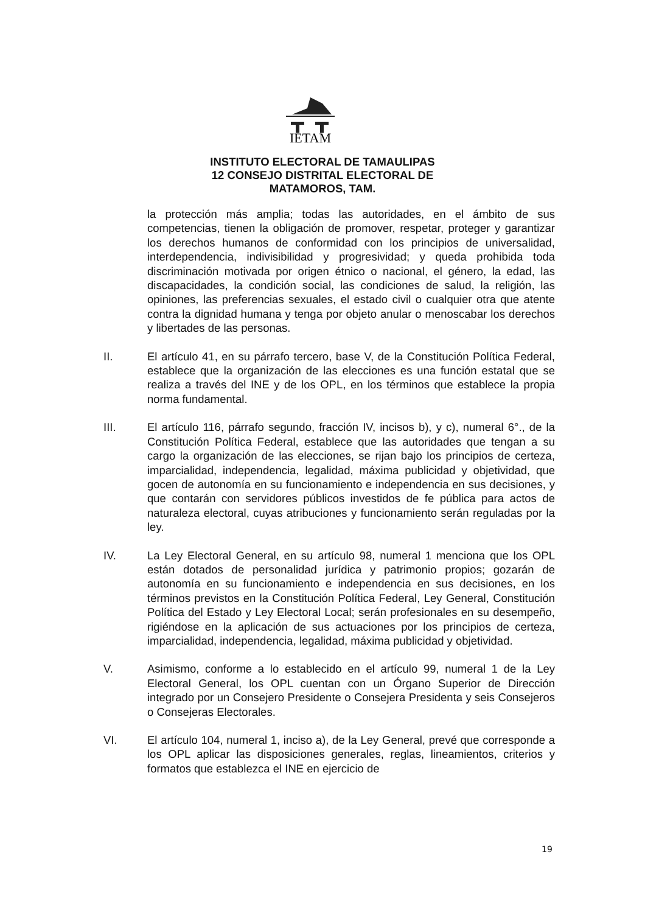IETAM
INSTITUTO ELECTORAL DE TAMAULIPAS
12 CONSEJO DISTRITAL ELECTORAL DE
MATAMOROS, TAM.
la protección más amplia; todas las autoridades, en el ámbito de sus competencias, tienen la obligación de promover, respetar, proteger y garantizar los derechos humanos de conformidad con los principios de universalidad, interdependencia, indivisibilidad y progresividad; y queda prohibida toda discriminación motivada por origen étnico o nacional, el género, la edad, las discapacidades, la condición social, las condiciones de salud, la religión, las opiniones, las preferencias sexuales, el estado civil o cualquier otra que atente contra la dignidad humana y tenga por objeto anular o menoscabar los derechos y libertades de las personas.
II. El artículo 41, en su párrafo tercero, base V, de la Constitución Política Federal, establece que la organización de las elecciones es una función estatal que se realiza a través del INE y de los OPL, en los términos que establece la propia norma fundamental.
III. El artículo 116, párrafo segundo, fracción IV, incisos b), y c), numeral 6°., de la Constitución Política Federal, establece que las autoridades que tengan a su cargo la organización de las elecciones, se rijan bajo los principios de certeza, imparcialidad, independencia, legalidad, máxima publicidad y objetividad, que gocen de autonomía en su funcionamiento e independencia en sus decisiones, y que contarán con servidores públicos investidos de fe pública para actos de naturaleza electoral, cuyas atribuciones y funcionamiento serán reguladas por la ley.
IV. La Ley Electoral General, en su artículo 98, numeral 1 menciona que los OPL están dotados de personalidad jurídica y patrimonio propios; gozarán de autonomía en su funcionamiento e independencia en sus decisiones, en los términos previstos en la Constitución Política Federal, Ley General, Constitución Política del Estado y Ley Electoral Local; serán profesionales en su desempeño, rigiéndose en la aplicación de sus actuaciones por los principios de certeza, imparcialidad, independencia, legalidad, máxima publicidad y objetividad.
V. Asimismo, conforme a lo establecido en el artículo 99, numeral 1 de la Ley Electoral General, los OPL cuentan con un Órgano Superior de Dirección integrado por un Consejero Presidente o Consejera Presidenta y seis Consejeros o Consejeras Electorales.
VI. El artículo 104, numeral 1, inciso a), de la Ley General, prevé que corresponde a los OPL aplicar las disposiciones generales, reglas, lineamientos, criterios y formatos que establezca el INE en ejercicio de
19